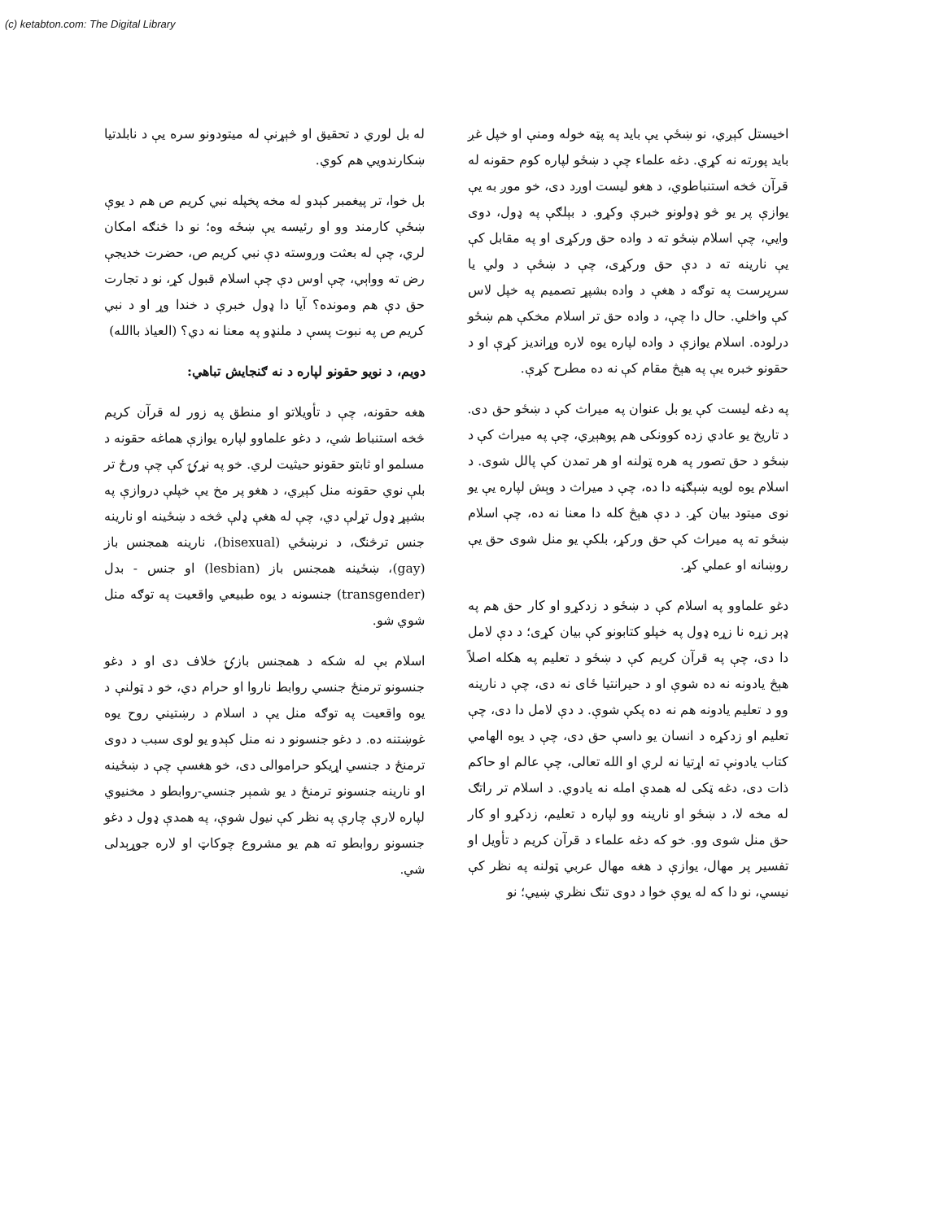(c) ketabton.com: The Digital Library
اخیستل کېږي، نو ښځې یې باید په پټه خوله ومنې او خپل غږ باید پورته نه کړي. دغه علماء چې د ښځو لپاره کوم حقونه له قرآن څخه استنباطوي، د هغو لیست اوږد دی، خو موږ به یې یوازې پر یو څو ډولونو خبرې وکړو. د بېلګې په ډول، دوی وایي، چې اسلام ښځو ته د واده حق ورکړی او په مقابل کې یې نارینه ته د دې حق ورکړی، چې د ښځې د ولي یا سرپرست په توګه د هغې د واده بشپړ تصمیم په خپل لاس کې واخلي. حال دا چې، د واده حق تر اسلام مخکې هم ښځو درلوده. اسلام یوازې د واده لپاره یوه لاره وړاندیز کړې او د حقونو خبره یې په هېڅ مقام کې نه ده مطرح کړې.
په دغه لیست کې یو بل عنوان په میراث کې د ښځو حق دی. د تاریخ یو عادي زده کوونکی هم پوهېږي، چې په میراث کې د ښځو د حق تصور په هره ټولنه او هر تمدن کې پالل شوی. د اسلام یوه لویه ښېګڼه دا ده، چې د میراث د وېش لپاره یې یو نوی میتود بیان کړ. د دې هېڅ کله دا معنا نه ده، چې اسلام ښځو ته په میراث کې حق ورکړ، بلکې یو منل شوی حق یې روښانه او عملي کړ.
دغو علماوو په اسلام کې د ښځو د زدکړو او کار حق هم په ډېر زړه نا زړه ډول په خپلو کتابونو کې بیان کړی؛ د دې لامل دا دی، چې په قرآن کریم کې د ښځو د تعلیم په هکله اصلاً هېڅ یادونه نه ده شوې او د حیرانتیا ځای نه دی، چې د نارینه وو د تعلیم یادونه هم نه ده پکې شوې. د دې لامل دا دی، چې تعلیم او زدکړه د انسان یو داسې حق دی، چې د یوه الهامي کتاب یادونې ته اړتیا نه لري او الله تعالی، چې عالم او حاکم ذات دی، دغه ټکی له همدې امله نه یادوي. د اسلام تر راتګ له مخه لا، د ښځو او نارینه وو لپاره د تعلیم، زدکړو او کار حق منل شوی وو. خو که دغه علماء د قرآن کریم د تأویل او تفسیر پر مهال، یوازې د هغه مهال عربي ټولنه په نظر کې نیسي، نو دا که له یوې خوا د دوی تنګ نظري ښیي؛ نو
له بل لوري د تحقیق او څېړنې له میتودونو سره یې د نابلدتیا ښکارندویي هم کوي.
بل خوا، تر پیغمبر کېدو له مخه پخپله نبي کریم ص هم د یوې ښځې کارمند وو او رئیسه یې ښځه وه؛ نو دا څنګه امکان لري، چې له بعثت وروسته دې نبي کریم ص، حضرت خدیجې رض ته وواېي، چې اوس دې چې اسلام قبول کړ، نو د تجارت حق دې هم ومونده؟ آیا دا ډول خبرې د خندا وړ او د نبي کریم ص په نبوت پسې د ملنډو په معنا نه دي؟ (العیاذ باالله)
دویم، د نویو حقونو لپاره د نه ګنجایش تباهي:
هغه حقونه، چې د تأویلاتو او منطق په زور له قرآن کریم څخه استنباط شي، د دغو علماوو لپاره یوازې هماغه حقونه د مسلمو او ثابتو حقونو حیثیت لري. خو په نړۍ کې چې ورځ تر بلې نوي حقونه منل کېږي، د هغو پر مخ یې خپلې دروازې په بشپړ ډول تړلې دي، چې له هغې ډلې څخه د ښځینه او نارینه جنس ترڅنګ، د نرښځي (bisexual)، نارینه همجنس باز (gay)، ښځینه همجنس باز (lesbian) او جنس - بدل (transgender) جنسونه د یوه طبیعي واقعیت په توګه منل شوي شو.
اسلام بې له شکه د همجنس بازۍ خلاف دی او د دغو جنسونو ترمنځ جنسي روابط ناروا او حرام دي، خو د ټولنې د یوه واقعیت په توګه منل یې د اسلام د رښتیني روح یوه غوښتنه ده. د دغو جنسونو د نه منل کېدو یو لوی سبب د دوی ترمنځ د جنسي اړیکو حراموالی دی، خو هغسې چې د ښځینه او نارینه جنسونو ترمنځ د یو شمېر جنسي-روابطو د مخنیوي لپاره لارې چارې په نظر کې نیول شوې، په همدې ډول د دغو جنسونو روابطو ته هم یو مشروع چوکاټ او لاره جوړېدلی شي.